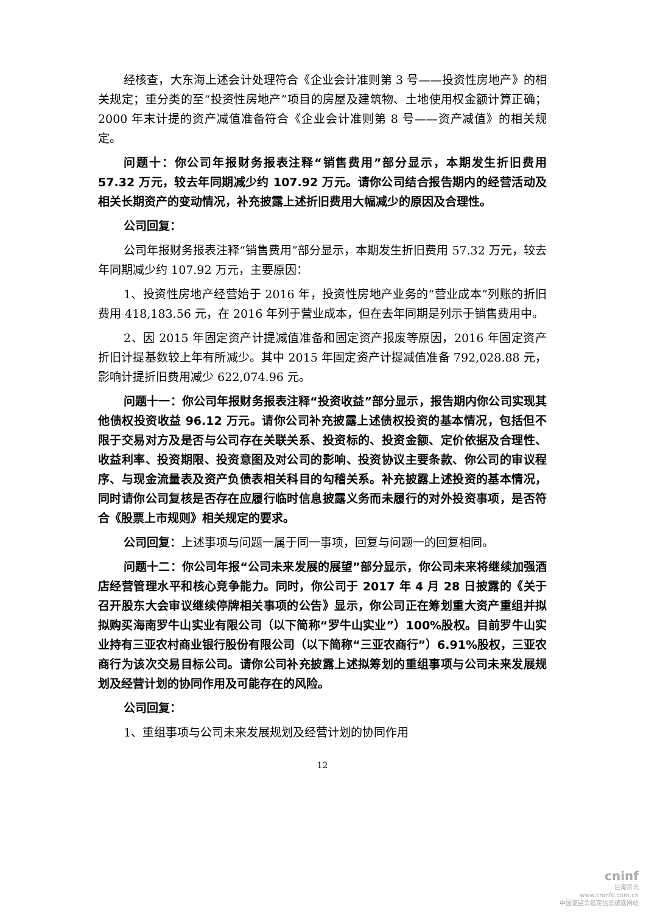经核查，大东海上述会计处理符合《企业会计准则第 3 号——投资性房地产》的相关规定；重分类的至“投资性房地产”项目的房屋及建筑物、土地使用权金额计算正确；2000 年末计提的资产减值准备符合《企业会计准则第 8 号——资产减值》的相关规定。
问题十：你公司年报财务报表注释“销售费用”部分显示，本期发生折旧费用 57.32 万元，较去年同期减少约 107.92 万元。请你公司结合报告期内的经营活动及相关长期资产的变动情况，补充披露上述折旧费用大幅减少的原因及合理性。
公司回复：
公司年报财务报表注释“销售费用”部分显示，本期发生折旧费用 57.32 万元，较去年同期减少约 107.92 万元，主要原因：
1、投资性房地产经营始于 2016 年，投资性房地产业务的“营业成本”列账的折旧费用 418,183.56 元，在 2016 年列于营业成本，但在去年同期是列示于销售费用中。
2、因 2015 年固定资产计提减值准备和固定资产报废等原因，2016 年固定资产折旧计提基数较上年有所减少。其中 2015 年固定资产计提减值准备 792,028.88 元，影响计提折旧费用减少 622,074.96 元。
问题十一：你公司年报财务报表注释“投资收益”部分显示，报告期内你公司实现其他债权投资收益 96.12 万元。请你公司补充披露上述债权投资的基本情况，包括但不限于交易对方及是否与公司存在关联关系、投资标的、投资金额、定价依据及合理性、收益利率、投资期限、投资意图及对公司的影响、投资协议主要条款、你公司的审议程序、与现金流量表及资产负债表相关科目的勾稽关系。补充披露上述投资的基本情况，同时请你公司复核是否存在应履行临时信息披露义务而未履行的对外投资事项，是否符合《股票上市规则》相关规定的要求。
公司回复：上述事项与问题一属于同一事项，回复与问题一的回复相同。
问题十二：你公司年报“公司未来发展的展望”部分显示，你公司未来将继续加强酒店经营管理水平和核心竞争能力。同时，你公司于 2017 年 4 月 28 日披露的《关于召开股东大会审议继续停牌相关事项的公告》显示，你公司正在筹划重大资产重组并拟拟购买海南罗牛山实业有限公司（以下简称“罗牛山实业”）100%股权。目前罗牛山实业持有三亚农村商业银行股份有限公司（以下简称“三亚农商行”）6.91%股权，三亚农商行为该次交易目标公司。请你公司补充披露上述拟筹划的重组事项与公司未来发展规划及经营计划的协同作用及可能存在的风险。
公司回复：
1、重组事项与公司未来发展规划及经营计划的协同作用
12
cninf
巨潮资讯
www.cninfo.com.cn
中国证监会指定信息披露网站